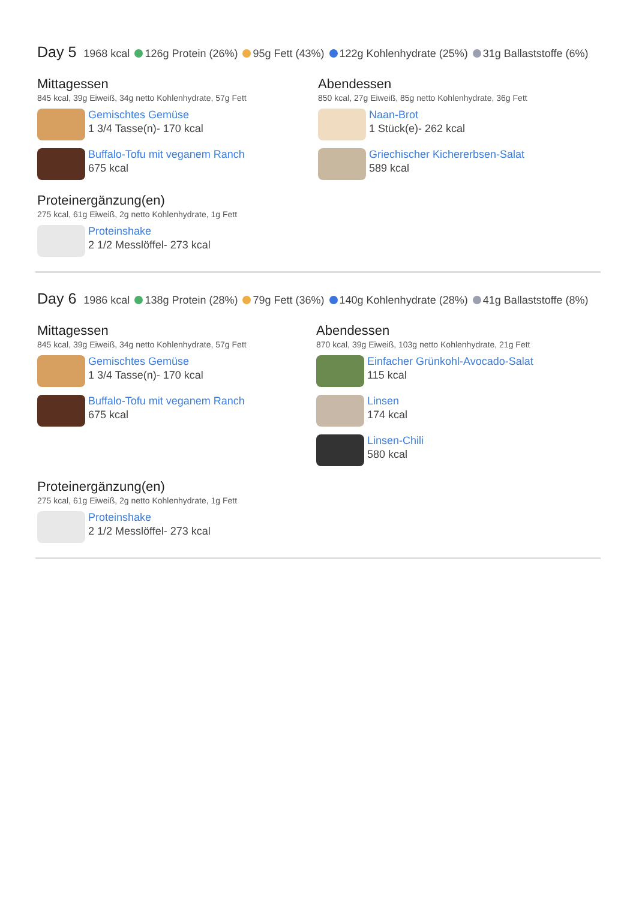Day 5
1968 kcal 126g Protein (26%) 95g Fett (43%) 122g Kohlenhydrate (25%) 31g Ballaststoffe (6%)
Mittagessen
845 kcal, 39g Eiweiß, 34g netto Kohlenhydrate, 57g Fett
Gemischtes Gemüse
1 3/4 Tasse(n)- 170 kcal
Buffalo-Tofu mit veganem Ranch
675 kcal
Abendessen
850 kcal, 27g Eiweiß, 85g netto Kohlenhydrate, 36g Fett
Naan-Brot
1 Stück(e)- 262 kcal
Griechischer Kichererbsen-Salat
589 kcal
Proteinergänzung(en)
275 kcal, 61g Eiweiß, 2g netto Kohlenhydrate, 1g Fett
Proteinshake
2 1/2 Messlöffel- 273 kcal
Day 6
1986 kcal 138g Protein (28%) 79g Fett (36%) 140g Kohlenhydrate (28%) 41g Ballaststoffe (8%)
Mittagessen
845 kcal, 39g Eiweiß, 34g netto Kohlenhydrate, 57g Fett
Gemischtes Gemüse
1 3/4 Tasse(n)- 170 kcal
Buffalo-Tofu mit veganem Ranch
675 kcal
Abendessen
870 kcal, 39g Eiweiß, 103g netto Kohlenhydrate, 21g Fett
Einfacher Grünkohl-Avocado-Salat
115 kcal
Linsen
174 kcal
Linsen-Chili
580 kcal
Proteinergänzung(en)
275 kcal, 61g Eiweiß, 2g netto Kohlenhydrate, 1g Fett
Proteinshake
2 1/2 Messlöffel- 273 kcal